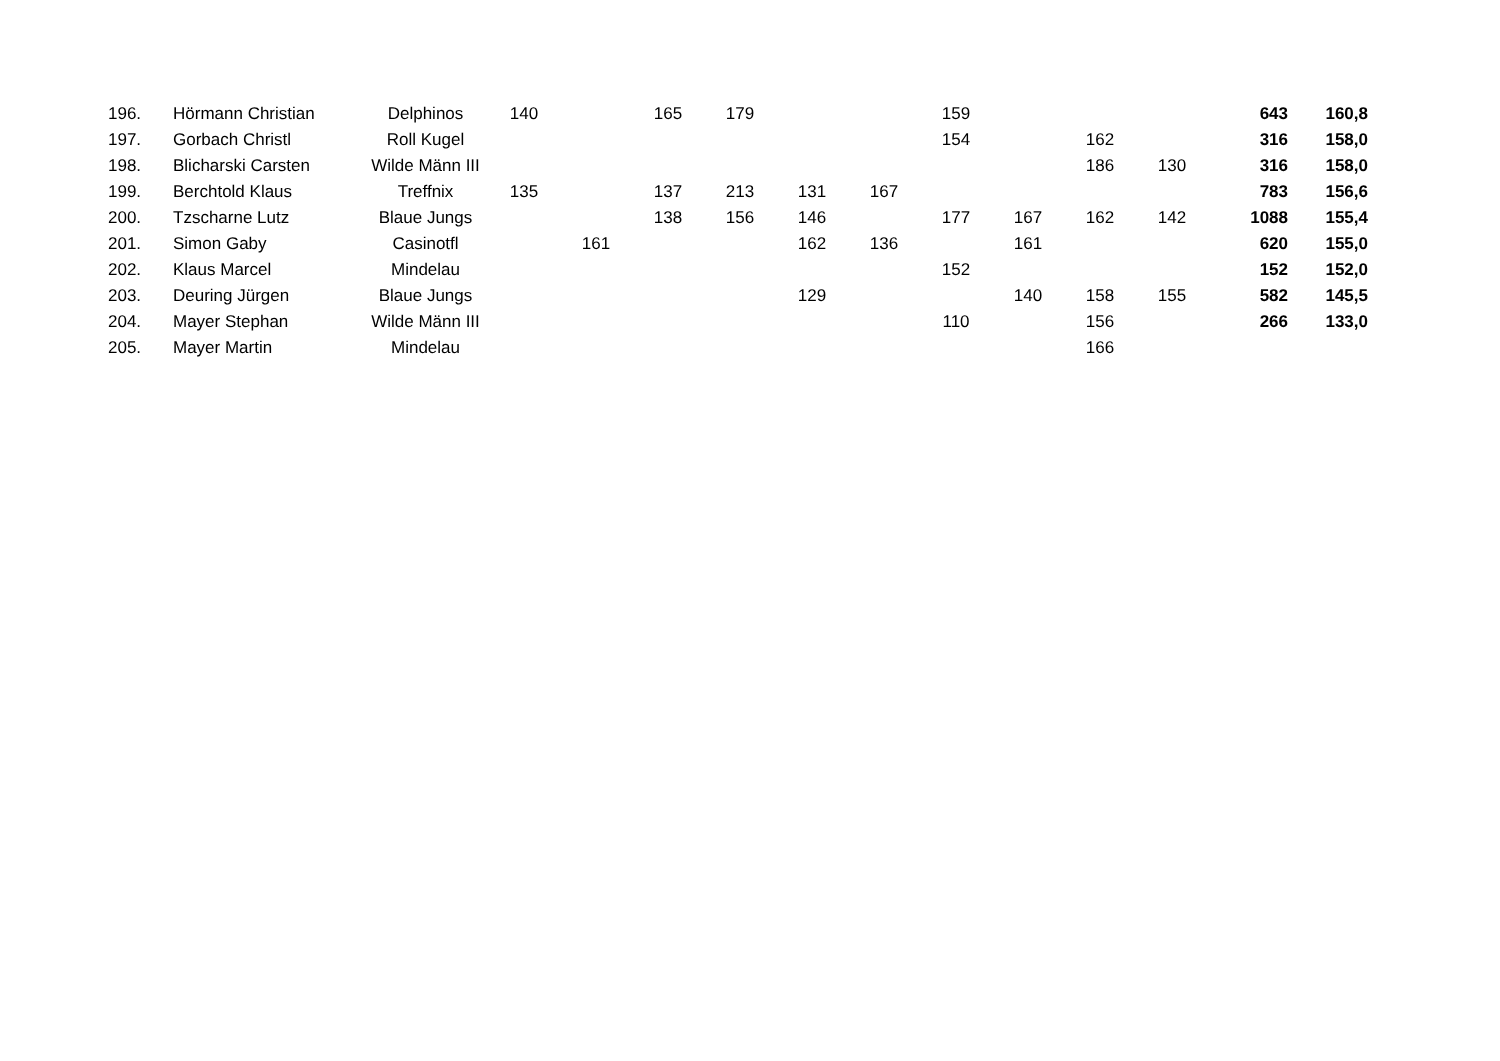| 196. | Hörmann Christian | Delphinos | 140 | | 165 | 179 | | | 159 | | | | 643 | 160,8 |
| 197. | Gorbach Christl | Roll Kugel | | | | | | | 154 | | 162 | | 316 | 158,0 |
| 198. | Blicharski Carsten | Wilde Männ III | | | | | | | | | 186 | 130 | 316 | 158,0 |
| 199. | Berchtold Klaus | Treffnix | 135 | | 137 | 213 | 131 | 167 | | | | | 783 | 156,6 |
| 200. | Tzscharne Lutz | Blaue Jungs | | | 138 | 156 | 146 | | 177 | 167 | 162 | 142 | 1088 | 155,4 |
| 201. | Simon Gaby | Casinotfl | | 161 | | | 162 | 136 | | 161 | | | 620 | 155,0 |
| 202. | Klaus Marcel | Mindelau | | | | | | | 152 | | | | 152 | 152,0 |
| 203. | Deuring Jürgen | Blaue Jungs | | | | | 129 | | | 140 | 158 | 155 | 582 | 145,5 |
| 204. | Mayer Stephan | Wilde Männ III | | | | | | | 110 | | 156 | | 266 | 133,0 |
| 205. | Mayer Martin | Mindelau | | | | | | | | | 166 | | | |